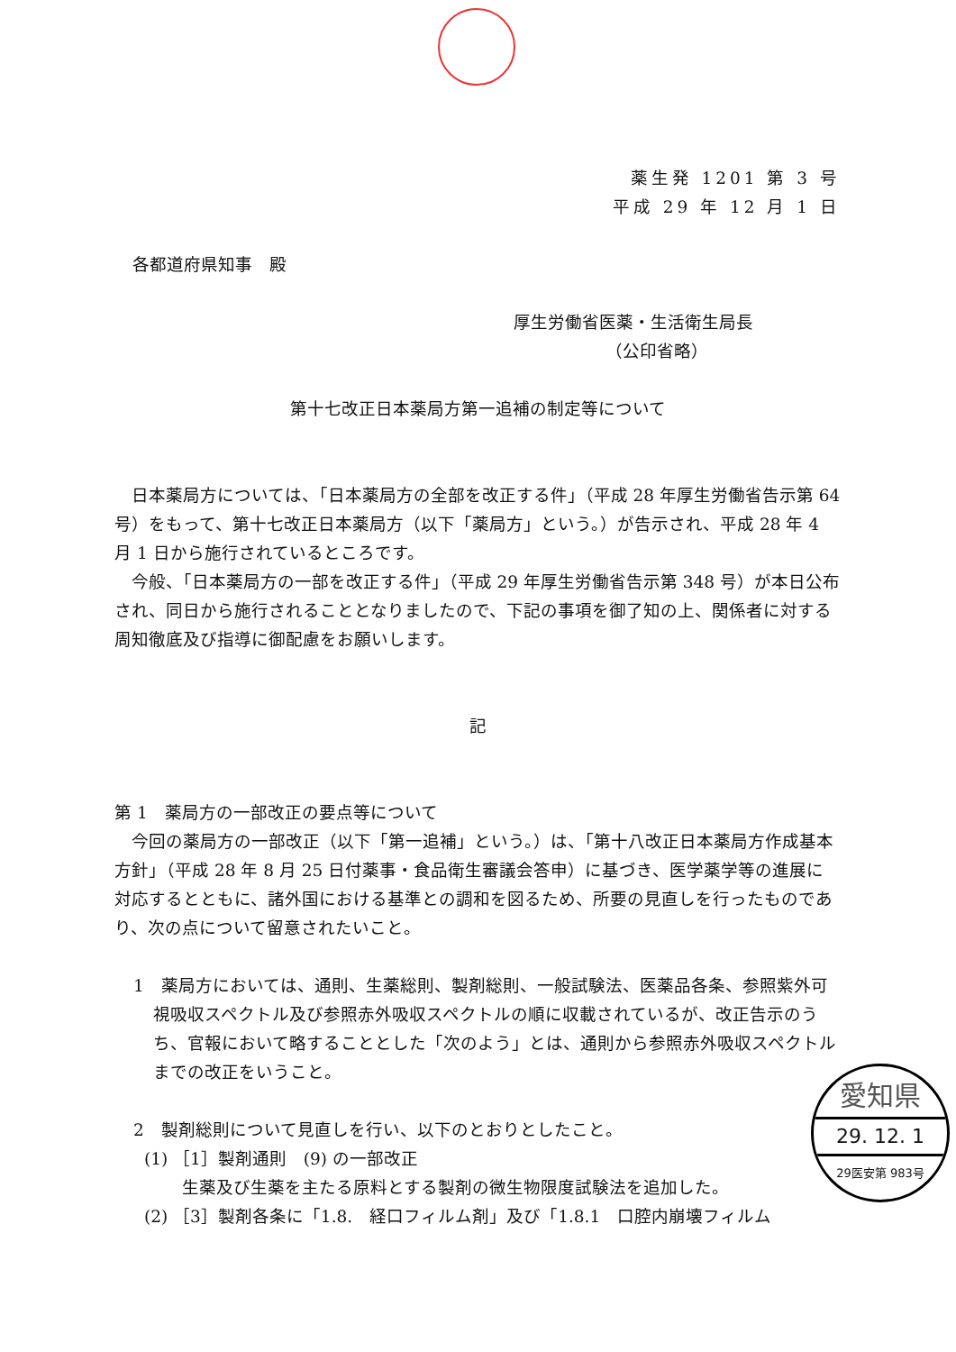薬生発 1201 第 3 号
平成 29 年 12 月 1 日
各都道府県知事　殿
厚生労働省医薬・生活衛生局長
（公印省略）
第十七改正日本薬局方第一追補の制定等について
日本薬局方については、「日本薬局方の全部を改正する件」（平成 28 年厚生労働省告示第 64 号）をもって、第十七改正日本薬局方（以下「薬局方」という。）が告示され、平成 28 年 4 月 1 日から施行されているところです。
今般、「日本薬局方の一部を改正する件」（平成 29 年厚生労働省告示第 348 号）が本日公布され、同日から施行されることとなりましたので、下記の事項を御了知の上、関係者に対する周知徹底及び指導に御配慮をお願いします。
記
第 1　薬局方の一部改正の要点等について
今回の薬局方の一部改正（以下「第一追補」という。）は、「第十八改正日本薬局方作成基本方針」（平成 28 年 8 月 25 日付薬事・食品衛生審議会答申）に基づき、医学薬学等の進展に対応するとともに、諸外国における基準との調和を図るため、所要の見直しを行ったものであり、次の点について留意されたいこと。
1　薬局方においては、通則、生薬総則、製剤総則、一般試験法、医薬品各条、参照紫外可視吸収スペクトル及び参照赤外吸収スペクトルの順に収載されているが、改正告示のうち、官報において略することとした「次のよう」とは、通則から参照赤外吸収スペクトルまでの改正をいうこと。
2　製剤総則について見直しを行い、以下のとおりとしたこと。
(1) ［1］製剤通則　(9) の一部改正
生薬及び生薬を主たる原料とする製剤の微生物限度試験法を追加した。
(2) ［3］製剤各条に「1.8.　経口フィルム剤」及び「1.8.1　口腔内崩壊フィルム
愛知県
29. 12. 1
29医安第 983号